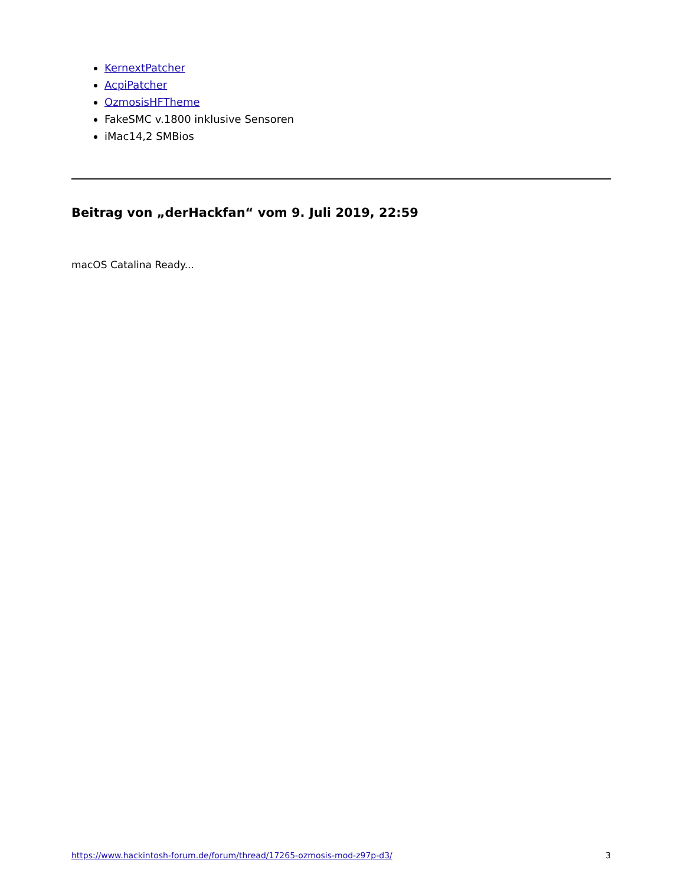KernextPatcher
AcpiPatcher
OzmosisHFTheme
FakeSMC v.1800 inklusive Sensoren
iMac14,2 SMBios
Beitrag von „derHackfan“ vom 9. Juli 2019, 22:59
macOS Catalina Ready...
https://www.hackintosh-forum.de/forum/thread/17265-ozmosis-mod-z97p-d3/ 3